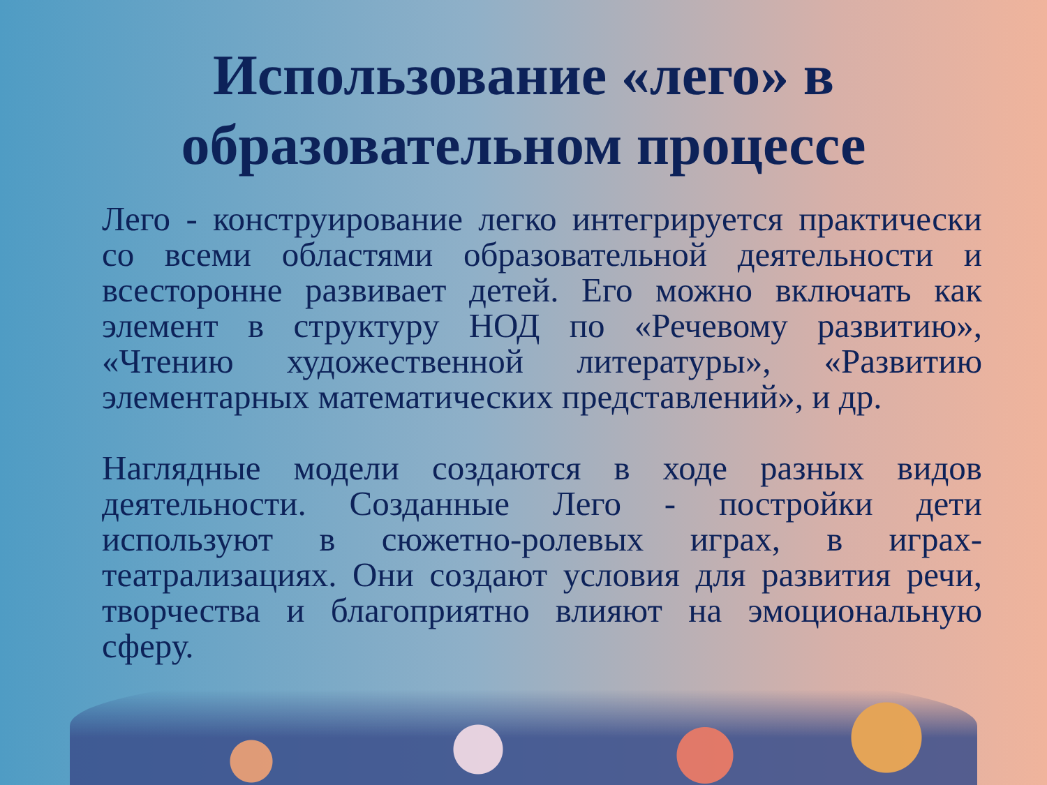Использование «лего» в
образовательном процессе
Лего - конструирование легко интегрируется практически со всеми областями образовательной деятельности и всесторонне развивает детей. Его можно включать как элемент в структуру НОД по «Речевому развитию», «Чтению художественной литературы», «Развитию элементарных математических представлений», и др.
Наглядные модели создаются в ходе разных видов деятельности. Созданные Лего - постройки дети используют в сюжетно-ролевых играх, в играх-театрализациях. Они создают условия для развития речи, творчества и благоприятно влияют на эмоциональную сферу.